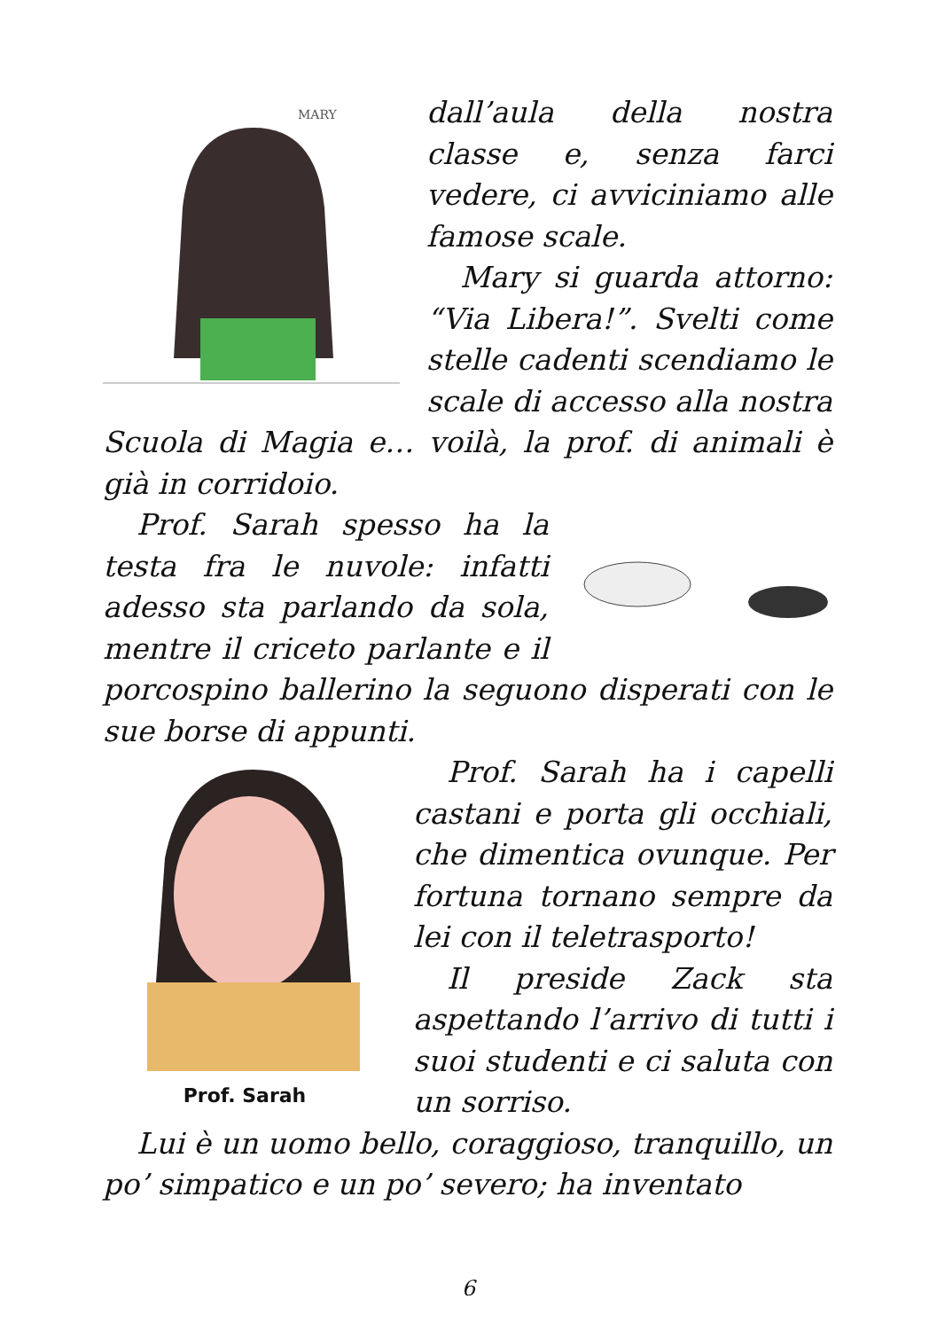MARY
dall’aula della nostra classe e, senza farci vedere, ci avviciniamo alle famose scale.
Mary si guarda attorno: “Via Libera!”. Svelti come stelle cadenti scendiamo le scale di accesso alla nostra Scuola di Magia e… voilà, la prof. di animali è già in corridoio.
Prof. Sarah spesso ha la testa fra le nuvole: infatti adesso sta parlando da sola, mentre il criceto parlante e il porcospino ballerino la seguono disperati con le sue borse di appunti.
Prof. Sarah
Prof. Sarah ha i capelli castani e porta gli occhiali, che dimentica ovunque. Per fortuna tornano sempre da lei con il teletrasporto!
Il preside Zack sta aspettando l’arrivo di tutti i suoi studenti e ci saluta con un sorriso.
Lui è un uomo bello, coraggioso, tranquillo, un po’ simpatico e un po’ severo; ha inventato
6